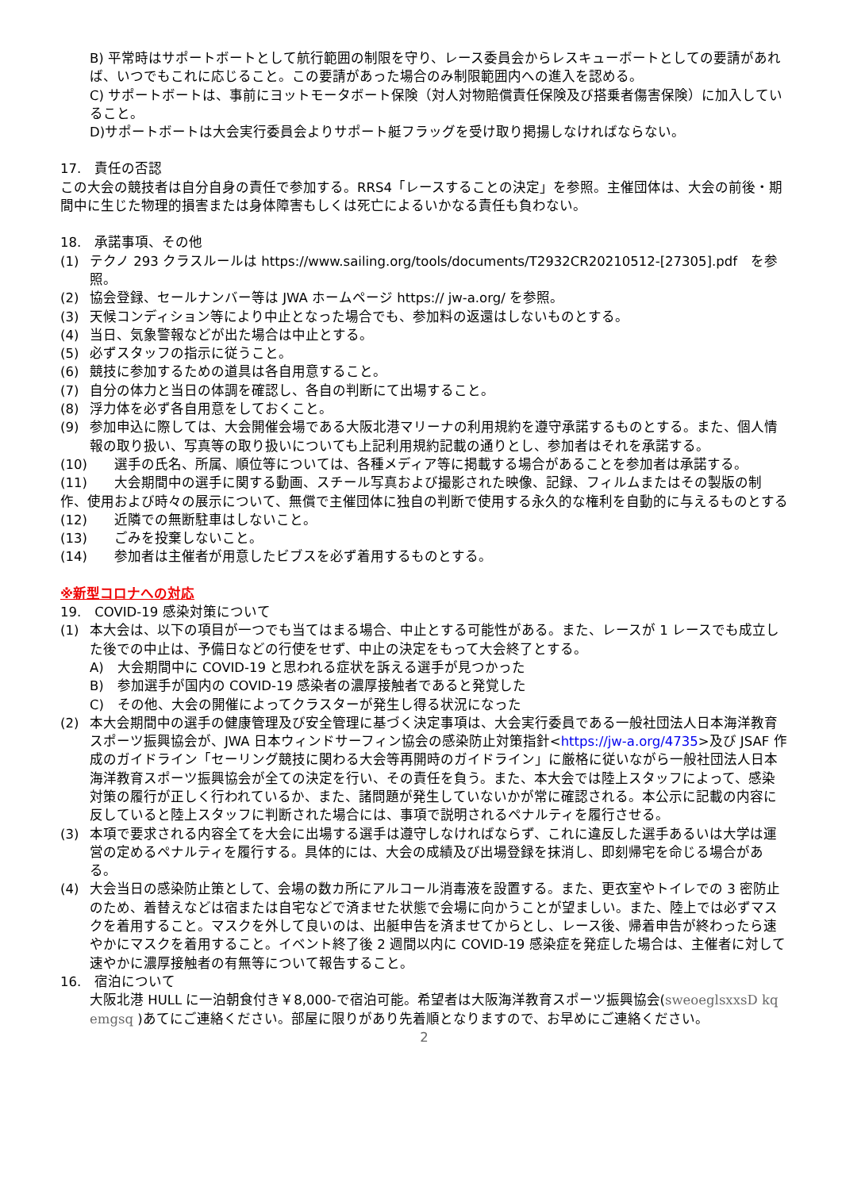B) 平常時はサポートボートとして航行範囲の制限を守り、レース委員会からレスキューボートとしての要請があれば、いつでもこれに応じること。この要請があった場合のみ制限範囲内への進入を認める。
C) サポートボートは、事前にヨットモータボート保険（対人対物賠償責任保険及び搭乗者傷害保険）に加入していること。
D)サポートボートは大会実行委員会よりサポート艇フラッグを受け取り掲揚しなければならない。
17.　責任の否認
この大会の競技者は自分自身の責任で参加する。RRS4「レースすることの決定」を参照。主催団体は、大会の前後・期間中に生じた物理的損害または身体障害もしくは死亡によるいかなる責任も負わない。
18.　承諾事項、その他
(1) テクノ 293 クラスルールは https://www.sailing.org/tools/documents/T2932CR20210512-[27305].pdf　を参照。
(2) 協会登録、セールナンバー等は JWA ホームページ https:// jw-a.org/ を参照。
(3) 天候コンディション等により中止となった場合でも、参加料の返還はしないものとする。
(4) 当日、気象警報などが出た場合は中止とする。
(5) 必ずスタッフの指示に従うこと。
(6) 競技に参加するための道具は各自用意すること。
(7) 自分の体力と当日の体調を確認し、各自の判断にて出場すること。
(8) 浮力体を必ず各自用意をしておくこと。
(9) 参加申込に際しては、大会開催会場である大阪北港マリーナの利用規約を遵守承諾するものとする。また、個人情報の取り扱い、写真等の取り扱いについても上記利用規約記載の通りとし、参加者はそれを承諾する。
(10)　　選手の氏名、所属、順位等については、各種メディア等に掲載する場合があることを参加者は承諾する。
(11)　　大会期間中の選手に関する動画、スチール写真および撮影された映像、記録、フィルムまたはその製版の制作、使用および時々の展示について、無償で主催団体に独自の判断で使用する永久的な権利を自動的に与えるものとする
(12)　　近隣での無断駐車はしないこと。
(13)　　ごみを投棄しないこと。
(14)　　参加者は主催者が用意したビブスを必ず着用するものとする。
※新型コロナへの対応
19.　COVID-19 感染対策について
(1) 本大会は、以下の項目が一つでも当てはまる場合、中止とする可能性がある。また、レースが 1 レースでも成立した後での中止は、予備日などの行使をせず、中止の決定をもって大会終了とする。
A)　大会期間中に COVID-19 と思われる症状を訴える選手が見つかった
B)　参加選手が国内の COVID-19 感染者の濃厚接触者であると発覚した
C)　その他、大会の開催によってクラスターが発生し得る状況になった
(2) 本大会期間中の選手の健康管理及び安全管理に基づく決定事項は、大会実行委員である一般社団法人日本海洋教育スポーツ振興協会が、JWA 日本ウィンドサーフィン協会の感染防止対策指針<https://jw-a.org/4735>及び JSAF 作成のガイドライン「セーリング競技に関わる大会等再開時のガイドライン」に厳格に従いながら一般社団法人日本海洋教育スポーツ振興協会が全ての決定を行い、その責任を負う。また、本大会では陸上スタッフによって、感染対策の履行が正しく行われているか、また、諸問題が発生していないかが常に確認される。本公示に記載の内容に反していると陸上スタッフに判断された場合には、事項で説明されるペナルティを履行させる。
(3) 本項で要求される内容全てを大会に出場する選手は遵守しなければならず、これに違反した選手あるいは大学は運営の定めるペナルティを履行する。具体的には、大会の成績及び出場登録を抹消し、即刻帰宅を命じる場合がある。
(4) 大会当日の感染防止策として、会場の数カ所にアルコール消毒液を設置する。また、更衣室やトイレでの 3 密防止のため、着替えなどは宿または自宅などで済ませた状態で会場に向かうことが望ましい。また、陸上では必ずマスクを着用すること。マスクを外して良いのは、出艇申告を済ませてからとし、レース後、帰着申告が終わったら速やかにマスクを着用すること。イベント終了後 2 週間以内に COVID-19 感染症を発症した場合は、主催者に対して速やかに濃厚接触者の有無等について報告すること。
16.　宿泊について
大阪北港 HULL に一泊朝食付き￥8,000-で宿泊可能。希望者は大阪海洋教育スポーツ振興協会(sweoeglsxxsD kq emgsq )あてにご連絡ください。部屋に限りがあり先着順となりますので、お早めにご連絡ください。
2